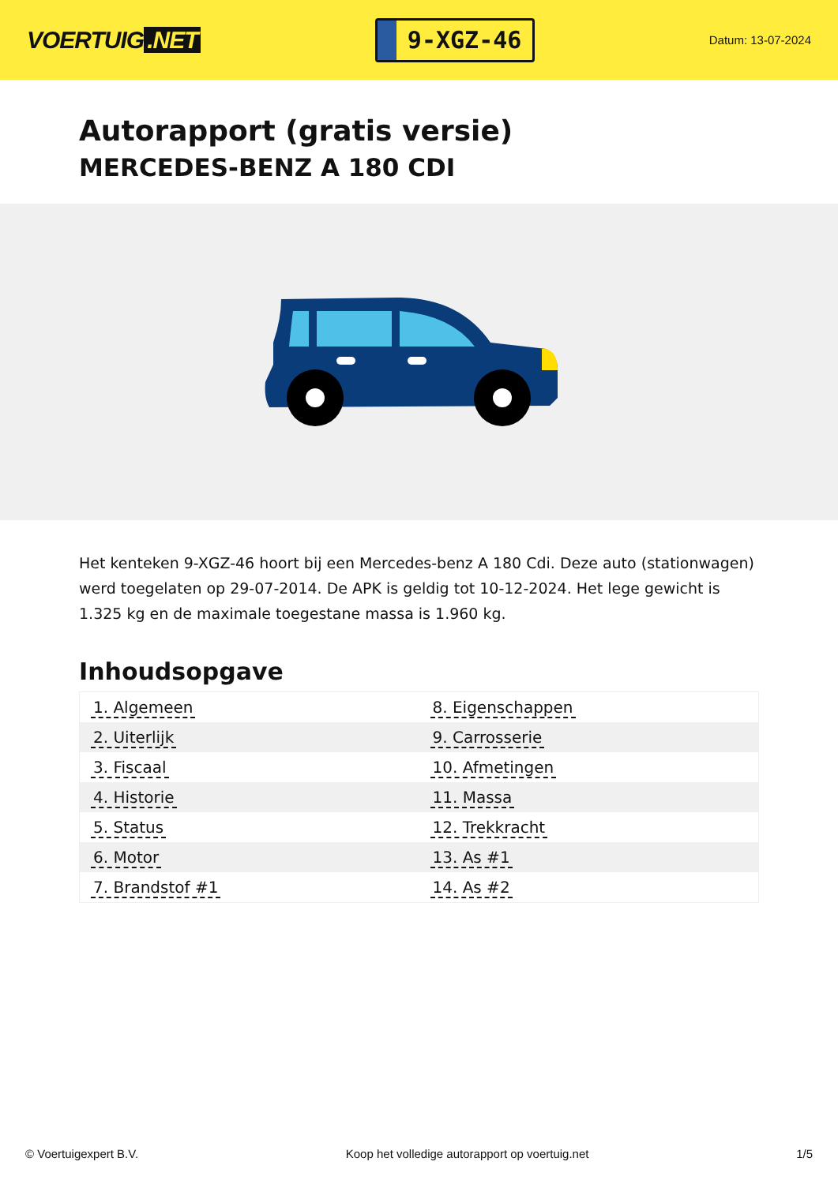VOERTUIG.NET
9-XGZ-46
Datum: 13-07-2024
Autorapport (gratis versie)
MERCEDES-BENZ A 180 CDI
Het kenteken 9-XGZ-46 hoort bij een Mercedes-benz A 180 Cdi. Deze auto (stationwagen) werd toegelaten op 29-07-2014. De APK is geldig tot 10-12-2024. Het lege gewicht is 1.325 kg en de maximale toegestane massa is 1.960 kg.
Inhoudsopgave
| 1. Algemeen | 8. Eigenschappen |
| 2. Uiterlijk | 9. Carrosserie |
| 3. Fiscaal | 10. Afmetingen |
| 4. Historie | 11. Massa |
| 5. Status | 12. Trekkracht |
| 6. Motor | 13. As #1 |
| 7. Brandstof #1 | 14. As #2 |
© Voertuigexpert B.V. Koop het volledige autorapport op voertuig.net 1/5